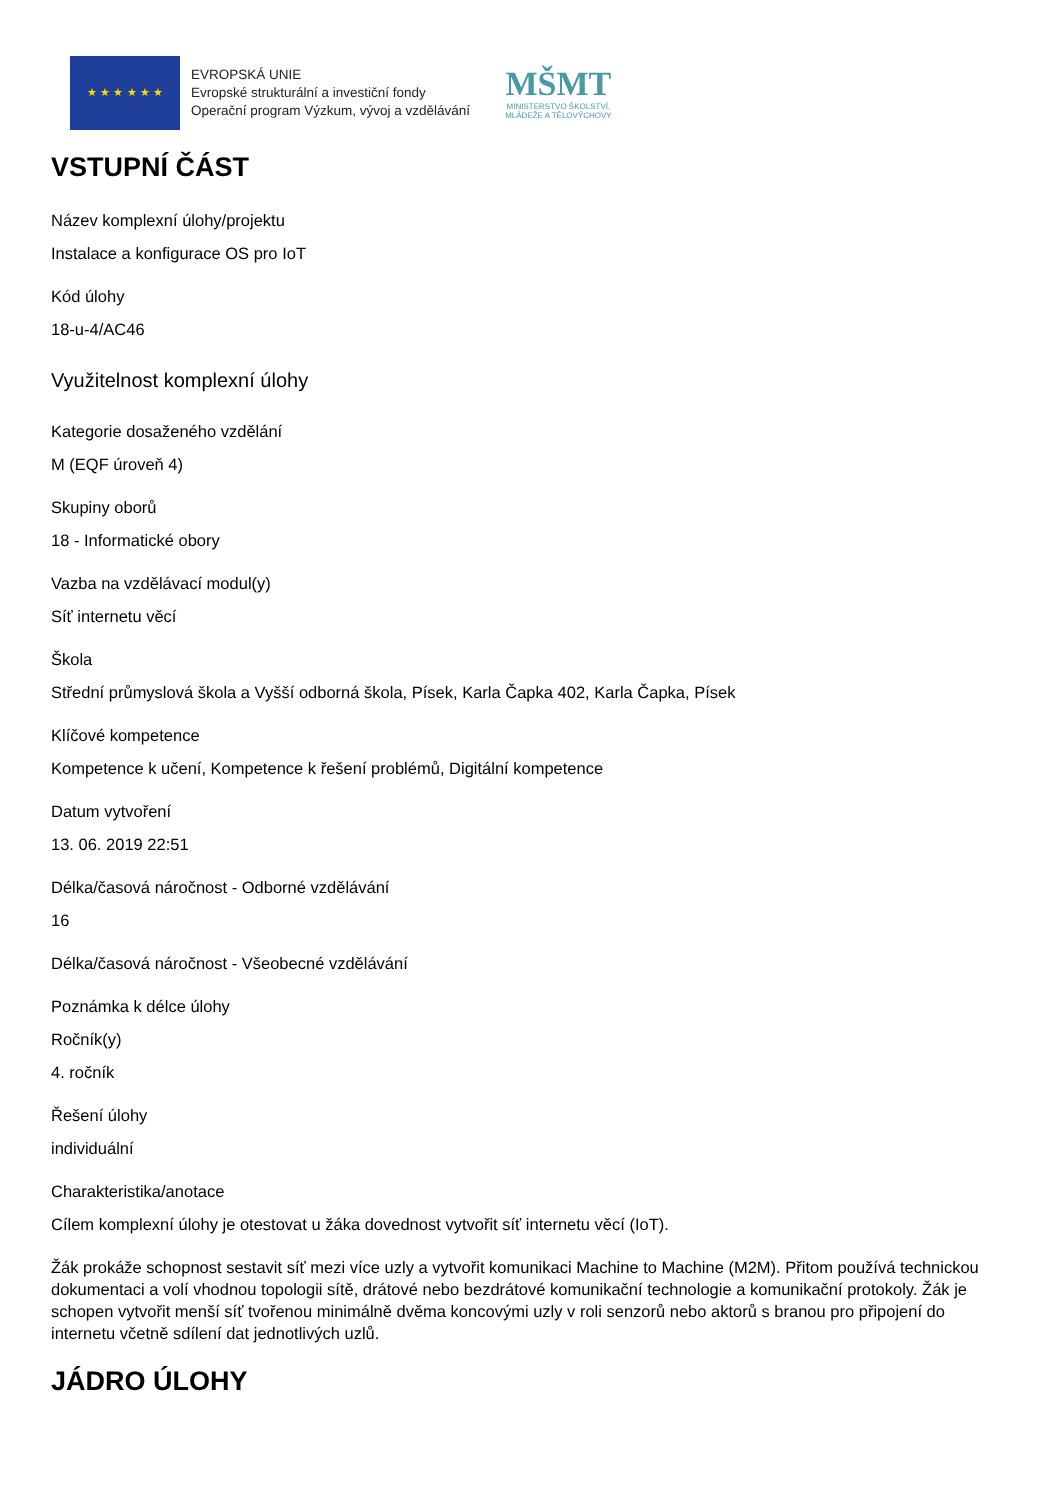★ ★ ★ ★ ★ ★
EVROPSKÁ UNIE
Evropské strukturální a investiční fondy
Operační program Výzkum, vývoj a vzdělávání
MŠMT
MINISTERSTVO ŠKOLSTVÍ,
MLÁDEŽE A TĚLOVÝCHOVY
VSTUPNÍ ČÁST
Název komplexní úlohy/projektu
Instalace a konfigurace OS pro IoT
Kód úlohy
18-u-4/AC46
Využitelnost komplexní úlohy
Kategorie dosaženého vzdělání
M (EQF úroveň 4)
Skupiny oborů
18 - Informatické obory
Vazba na vzdělávací modul(y)
Síť internetu věcí
Škola
Střední průmyslová škola a Vyšší odborná škola, Písek, Karla Čapka 402, Karla Čapka, Písek
Klíčové kompetence
Kompetence k učení, Kompetence k řešení problémů, Digitální kompetence
Datum vytvoření
13. 06. 2019 22:51
Délka/časová náročnost - Odborné vzdělávání
16
Délka/časová náročnost - Všeobecné vzdělávání
Poznámka k délce úlohy
Ročník(y)
4. ročník
Řešení úlohy
individuální
Charakteristika/anotace
Cílem komplexní úlohy je otestovat u žáka dovednost vytvořit síť internetu věcí (IoT).
Žák prokáže schopnost sestavit síť mezi více uzly a vytvořit komunikaci Machine to Machine (M2M). Přitom používá technickou dokumentaci a volí vhodnou topologii sítě, drátové nebo bezdrátové komunikační technologie a komunikační protokoly. Žák je schopen vytvořit menší síť tvořenou minimálně dvěma koncovými uzly v roli senzorů nebo aktorů s branou pro připojení do internetu včetně sdílení dat jednotlivých uzlů.
JÁDRO ÚLOHY